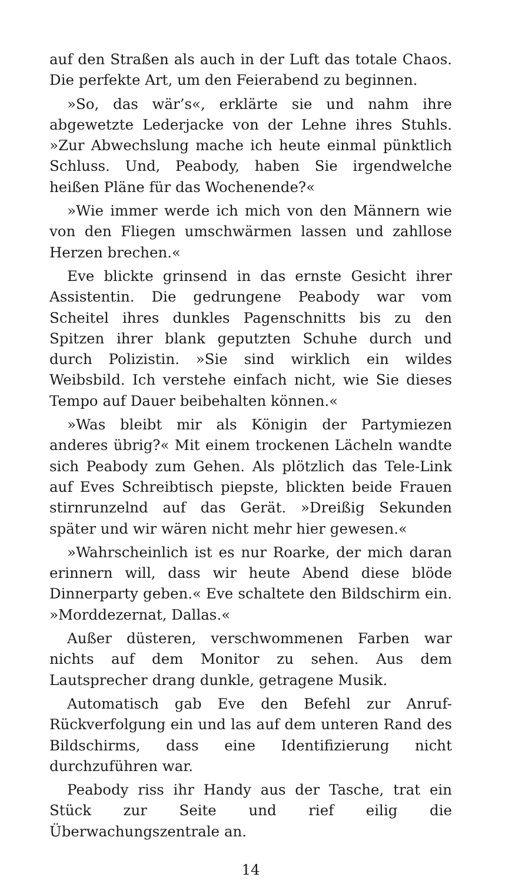auf den Straßen als auch in der Luft das totale Chaos. Die perfekte Art, um den Feierabend zu beginnen.
»So, das wär’s«, erklärte sie und nahm ihre abgewetzte Lederjacke von der Lehne ihres Stuhls. »Zur Abwechslung mache ich heute einmal pünktlich Schluss. Und, Peabody, haben Sie irgendwelche heißen Pläne für das Wochenende?«
»Wie immer werde ich mich von den Männern wie von den Fliegen umschwärmen lassen und zahllose Herzen brechen.«
Eve blickte grinsend in das ernste Gesicht ihrer Assistentin. Die gedrungene Peabody war vom Scheitel ihres dunkles Pagenschnitts bis zu den Spitzen ihrer blank geputzten Schuhe durch und durch Polizistin. »Sie sind wirklich ein wildes Weibsbild. Ich verstehe einfach nicht, wie Sie dieses Tempo auf Dauer beibehalten können.«
»Was bleibt mir als Königin der Partymiezen anderes übrig?« Mit einem trockenen Lächeln wandte sich Peabody zum Gehen. Als plötzlich das Tele-Link auf Eves Schreibtisch piepste, blickten beide Frauen stirnrunzelnd auf das Gerät. »Dreißig Sekunden später und wir wären nicht mehr hier gewesen.«
»Wahrscheinlich ist es nur Roarke, der mich daran erinnern will, dass wir heute Abend diese blöde Dinnerparty geben.« Eve schaltete den Bildschirm ein. »Morddezernat, Dallas.«
Außer düsteren, verschwommenen Farben war nichts auf dem Monitor zu sehen. Aus dem Lautsprecher drang dunkle, getragene Musik.
Automatisch gab Eve den Befehl zur Anruf-Rückverfolgung ein und las auf dem unteren Rand des Bildschirms, dass eine Identifizierung nicht durchzuführen war.
Peabody riss ihr Handy aus der Tasche, trat ein Stück zur Seite und rief eilig die Überwachungszentrale an.
14